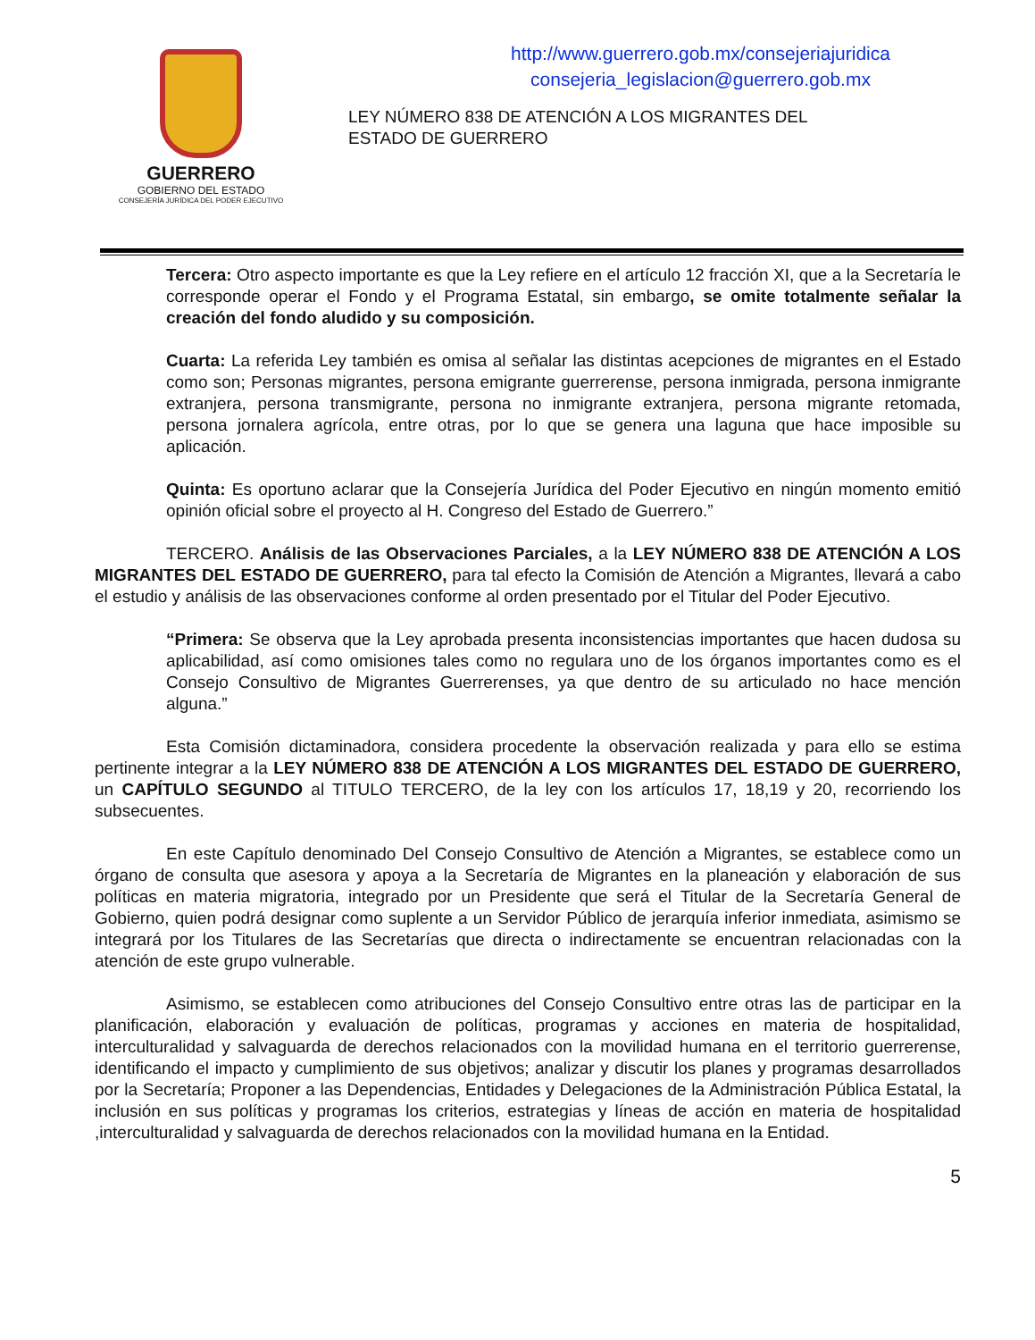GUERRERO
GOBIERNO DEL ESTADO
CONSEJERÍA JURÍDICA DEL PODER EJECUTIVO
http://www.guerrero.gob.mx/consejeriajuridica
consejeria_legislacion@guerrero.gob.mx
LEY NÚMERO 838 DE ATENCIÓN A LOS MIGRANTES DEL ESTADO DE GUERRERO
Tercera: Otro aspecto importante es que la Ley refiere en el artículo 12 fracción XI, que a la Secretaría le corresponde operar el Fondo y el Programa Estatal, sin embargo, se omite totalmente señalar la creación del fondo aludido y su composición.
Cuarta: La referida Ley también es omisa al señalar las distintas acepciones de migrantes en el Estado como son; Personas migrantes, persona emigrante guerrerense, persona inmigrada, persona inmigrante extranjera, persona transmigrante, persona no inmigrante extranjera, persona migrante retomada, persona jornalera agrícola, entre otras, por lo que se genera una laguna que hace imposible su aplicación.
Quinta: Es oportuno aclarar que la Consejería Jurídica del Poder Ejecutivo en ningún momento emitió opinión oficial sobre el proyecto al H. Congreso del Estado de Guerrero.”
TERCERO. Análisis de las Observaciones Parciales, a la LEY NÚMERO 838 DE ATENCIÓN A LOS MIGRANTES DEL ESTADO DE GUERRERO, para tal efecto la Comisión de Atención a Migrantes, llevará a cabo el estudio y análisis de las observaciones conforme al orden presentado por el Titular del Poder Ejecutivo.
“Primera: Se observa que la Ley aprobada presenta inconsistencias importantes que hacen dudosa su aplicabilidad, así como omisiones tales como no regulara uno de los órganos importantes como es el Consejo Consultivo de Migrantes Guerrerenses, ya que dentro de su articulado no hace mención alguna.”
Esta Comisión dictaminadora, considera procedente la observación realizada y para ello se estima pertinente integrar a la LEY NÚMERO 838 DE ATENCIÓN A LOS MIGRANTES DEL ESTADO DE GUERRERO, un CAPÍTULO SEGUNDO al TITULO TERCERO, de la ley con los artículos 17, 18,19 y 20, recorriendo los subsecuentes.
En este Capítulo denominado Del Consejo Consultivo de Atención a Migrantes, se establece como un órgano de consulta que asesora y apoya a la Secretaría de Migrantes en la planeación y elaboración de sus políticas en materia migratoria, integrado por un Presidente que será el Titular de la Secretaría General de Gobierno, quien podrá designar como suplente a un Servidor Público de jerarquía inferior inmediata, asimismo se integrará por los Titulares de las Secretarías que directa o indirectamente se encuentran relacionadas con la atención de este grupo vulnerable.
Asimismo, se establecen como atribuciones del Consejo Consultivo entre otras las de participar en la planificación, elaboración y evaluación de políticas, programas y acciones en materia de hospitalidad, interculturalidad y salvaguarda de derechos relacionados con la movilidad humana en el territorio guerrerense, identificando el impacto y cumplimiento de sus objetivos; analizar y discutir los planes y programas desarrollados por la Secretaría; Proponer a las Dependencias, Entidades y Delegaciones de la Administración Pública Estatal, la inclusión en sus políticas y programas los criterios, estrategias y líneas de acción en materia de hospitalidad ,interculturalidad y salvaguarda de derechos relacionados con la movilidad humana en la Entidad.
5